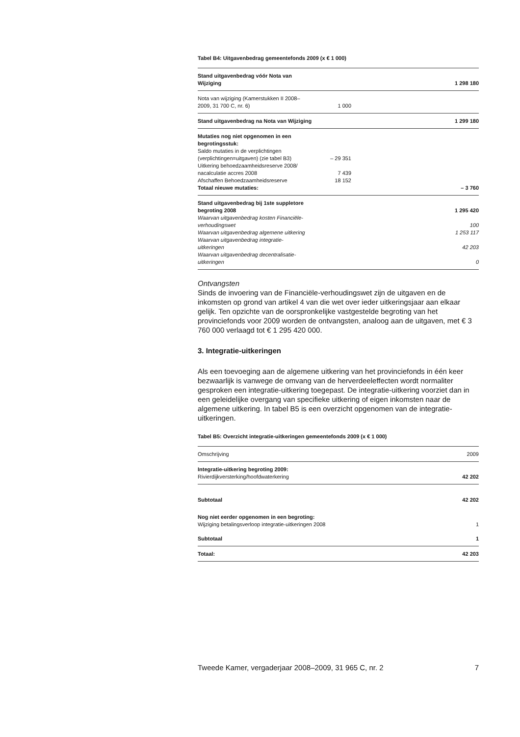Tabel B4: Uitgavenbedrag gemeentefonds 2009 (x € 1 000)
| Stand uitgavenbedrag vóór Nota van Wijziging | | 1 298 180 |
| Nota van wijziging (Kamerstukken II 2008– 2009, 31 700 C, nr. 6) | 1 000 | |
| Stand uitgavenbedrag na Nota van Wijziging | | 1 299 180 |
| Mutaties nog niet opgenomen in een begrotingsstuk: Saldo mutaties in de verplichtingen (verplichtingen=uitgaven) (zie tabel B3) | – 29 351 | |
| Uitkering behoedzaamheidsreserve 2008/ nacalculatie accres 2008 | 7 439 | |
| Afschaffen Behoedzaamheidsreserve | 18 152 | |
| Totaal nieuwe mutaties: | | – 3 760 |
| Stand uitgavenbedrag bij 1ste suppletore begroting 2008 | | 1 295 420 |
| Waarvan uitgavenbedrag kosten Financiële- verhoudingswet | | 100 |
| Waarvan uitgavenbedrag algemene uitkering | | 1 253 117 |
| Waarvan uitgavenbedrag integratie- uitkeringen | | 42 203 |
| Waarvan uitgavenbedrag decentralisatie- uitkeringen | | 0 |
Ontvangsten
Sinds de invoering van de Financiële-verhoudingswet zijn de uitgaven en de inkomsten op grond van artikel 4 van die wet over ieder uitkeringsjaar aan elkaar gelijk. Ten opzichte van de oorspronkelijke vastgestelde begroting van het provinciefonds voor 2009 worden de ontvangsten, analoog aan de uitgaven, met € 3 760 000 verlaagd tot € 1 295 420 000.
3. Integratie-uitkeringen
Als een toevoeging aan de algemene uitkering van het provinciefonds in één keer bezwaarlijk is vanwege de omvang van de herverdeeleffecten wordt normaliter gesproken een integratie-uitkering toegepast. De integratie-uitkering voorziet dan in een geleidelijke overgang van specifieke uitkering of eigen inkomsten naar de algemene uitkering. In tabel B5 is een overzicht opgenomen van de integratie-uitkeringen.
Tabel B5: Overzicht integratie-uitkeringen gemeentefonds 2009 (x € 1 000)
| Omschrijving | 2009 |
| Integratie-uitkering begroting 2009: Rivierdijkversterking/hoofdwaterkering | 42 202 |
| Subtotaal | 42 202 |
| Nog niet eerder opgenomen in een begroting: Wijziging betalingsverloop integratie-uitkeringen 2008 | 1 |
| Subtotaal | 1 |
| Totaal: | 42 203 |
Tweede Kamer, vergaderjaar 2008–2009, 31 965 C, nr. 2 7